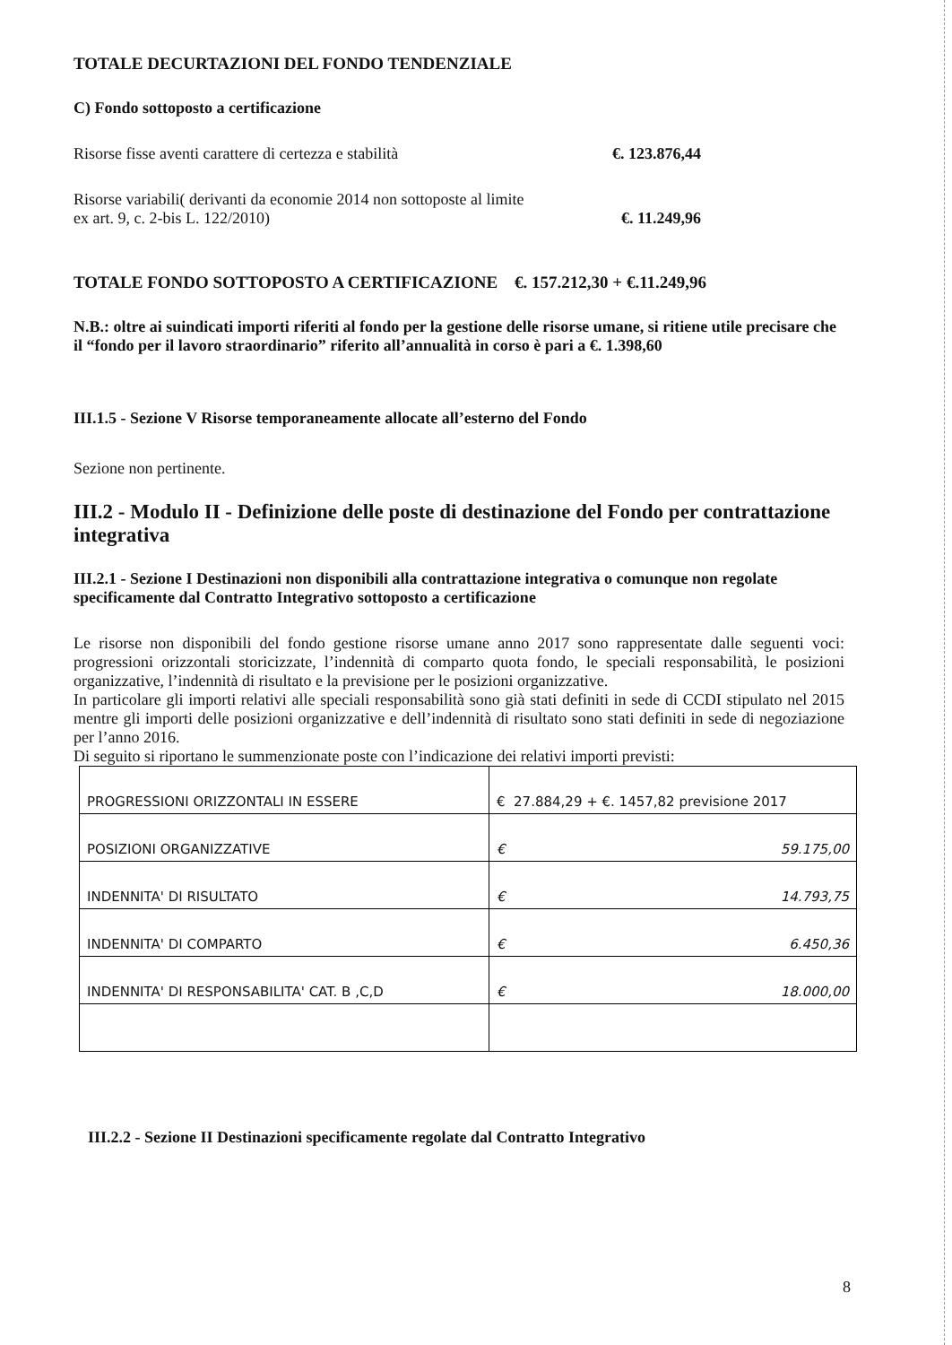TOTALE DECURTAZIONI DEL FONDO TENDENZIALE
C) Fondo sottoposto a certificazione
Risorse fisse aventi carattere di certezza e stabilità €. 123.876,44
Risorse variabili( derivanti da economie 2014 non sottoposte al limite
ex art. 9, c. 2-bis L. 122/2010) €. 11.249,96
TOTALE FONDO SOTTOPOSTO A CERTIFICAZIONE €. 157.212,30 + €.11.249,96
N.B.: oltre ai suindicati importi riferiti al fondo per la gestione delle risorse umane, si ritiene utile precisare che il “fondo per il lavoro straordinario” riferito all’annualità in corso è pari a €. 1.398,60
III.1.5 - Sezione V Risorse temporaneamente allocate all’esterno del Fondo
Sezione non pertinente.
III.2 - Modulo II - Definizione delle poste di destinazione del Fondo per contrattazione integrativa
III.2.1 - Sezione I Destinazioni non disponibili alla contrattazione integrativa o comunque non regolate specificamente dal Contratto Integrativo sottoposto a certificazione
Le risorse non disponibili del fondo gestione risorse umane anno 2017 sono rappresentate dalle seguenti voci: progressioni orizzontali storicizzate, l’indennità di comparto quota fondo, le speciali responsabilità, le posizioni organizzative, l’indennità di risultato e la previsione per le posizioni organizzative.
In particolare gli importi relativi alle speciali responsabilità sono già stati definiti in sede di CCDI stipulato nel 2015 mentre gli importi delle posizioni organizzative e dell’indennità di risultato sono stati definiti in sede di negoziazione per l’anno 2016.
Di seguito si riportano le summenzionate poste con l’indicazione dei relativi importi previsti:
| PROGRESSIONI ORIZZONTALI IN ESSERE | € 27.884,29 + €. 1457,82 previsione 2017 |
| POSIZIONI ORGANIZZATIVE | € 59.175,00 |
| INDENNITA' DI RISULTATO | € 14.793,75 |
| INDENNITA' DI COMPARTO | € 6.450,36 |
| INDENNITA' DI RESPONSABILITA' CAT. B ,C,D | € 18.000,00 |
III.2.2 - Sezione II Destinazioni specificamente regolate dal Contratto Integrativo
8